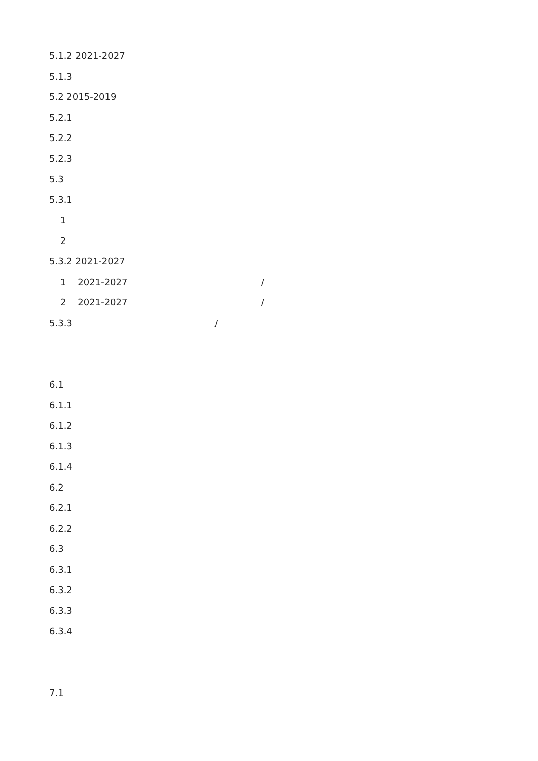5.1.2 2021-2027
5.1.3
5.2 2015-2019
5.2.1
5.2.2
5.2.3
5.3
5.3.1
1
2
5.3.2 2021-2027
1 2021-2027 /
2 2021-2027 /
5.3.3 /
6.1
6.1.1
6.1.2
6.1.3
6.1.4
6.2
6.2.1
6.2.2
6.3
6.3.1
6.3.2
6.3.3
6.3.4
7.1